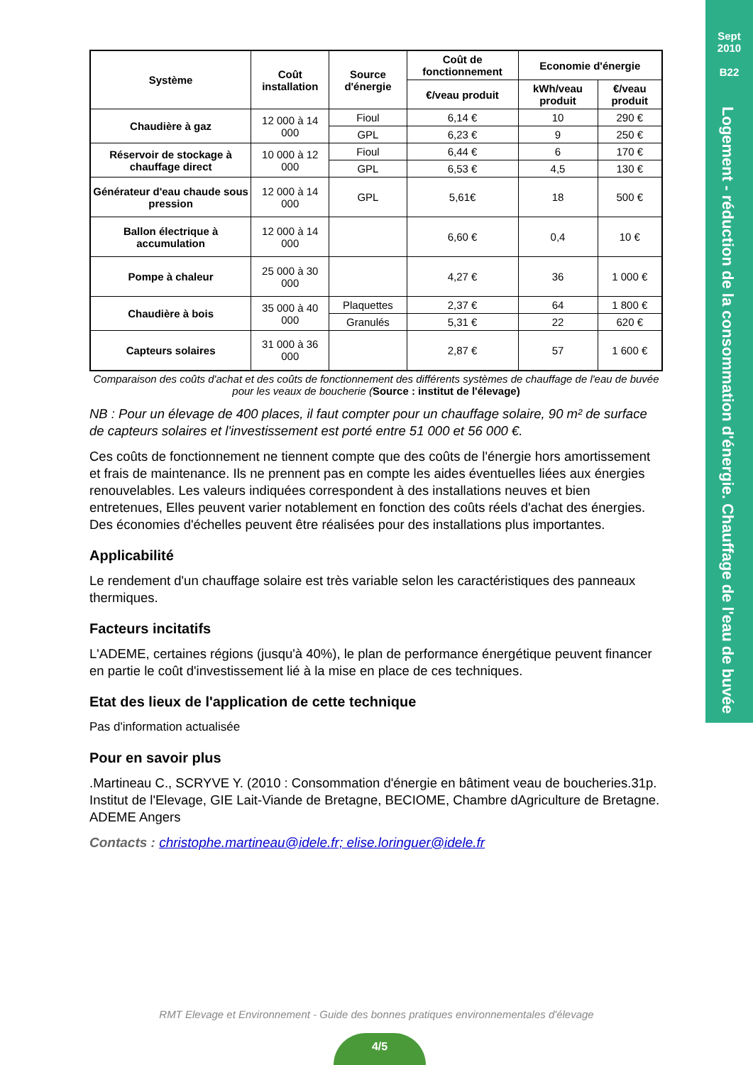Sept
2010
B22
Logement - réduction de la consommation d'énergie. Chauffage de l'eau de buvée
| Système | Coût installation | Source d'énergie | Coût de fonctionnement | Economie d'énergie | |
| --- | --- | --- | --- | --- | --- |
| | | | €/veau produit | kWh/veau produit | €/veau produit |
| Chaudière à gaz | 12 000 à 14 000 | Fioul | 6,14 € | 10 | 290 € |
| | | GPL | 6,23 € | 9 | 250 € |
| Réservoir de stockage à chauffage direct | 10 000 à 12 000 | Fioul | 6,44 € | 6 | 170 € |
| | | GPL | 6,53 € | 4,5 | 130 € |
| Générateur d'eau chaude sous pression | 12 000 à 14 000 | GPL | 5,61€ | 18 | 500 € |
| Ballon électrique à accumulation | 12 000 à 14 000 | | 6,60 € | 0,4 | 10 € |
| Pompe à chaleur | 25 000 à 30 000 | | 4,27 € | 36 | 1 000 € |
| Chaudière à bois | 35 000 à 40 000 | Plaquettes | 2,37 € | 64 | 1 800 € |
| | | Granulés | 5,31 € | 22 | 620 € |
| Capteurs solaires | 31 000 à 36 000 | | 2,87 € | 57 | 1 600 € |
Comparaison des coûts d'achat et des coûts de fonctionnement des différents systèmes de chauffage de l'eau de buvée pour les veaux de boucherie (Source : institut de l'élevage)
NB : Pour un élevage de 400 places, il faut compter pour un chauffage solaire, 90 m² de surface de capteurs solaires et l'investissement est porté entre 51 000 et 56 000 €.
Ces coûts de fonctionnement ne tiennent compte que des coûts de l'énergie hors amortissement et frais de maintenance. Ils ne prennent pas en compte les aides éventuelles liées aux énergies renouvelables. Les valeurs indiquées correspondent à des installations neuves et bien entretenues, Elles peuvent varier notablement en fonction des coûts réels d'achat des énergies. Des économies d'échelles peuvent être réalisées pour des installations plus importantes.
Applicabilité
Le rendement d'un chauffage solaire est très variable selon les caractéristiques des panneaux thermiques.
Facteurs incitatifs
L'ADEME, certaines régions (jusqu'à 40%), le plan de performance énergétique peuvent financer en partie le coût d'investissement lié à la mise en place de ces techniques.
Etat des lieux de l'application de cette technique
Pas d'information actualisée
Pour en savoir plus
.Martineau C., SCRYVE Y. (2010 : Consommation d'énergie en bâtiment veau de boucheries.31p. Institut de l'Elevage, GIE Lait-Viande de Bretagne, BECIOME, Chambre dAgriculture de Bretagne. ADEME Angers
Contacts : christophe.martineau@idele.fr; elise.loringuer@idele.fr
RMT Elevage et Environnement - Guide des bonnes pratiques environnementales d'élevage
4/5